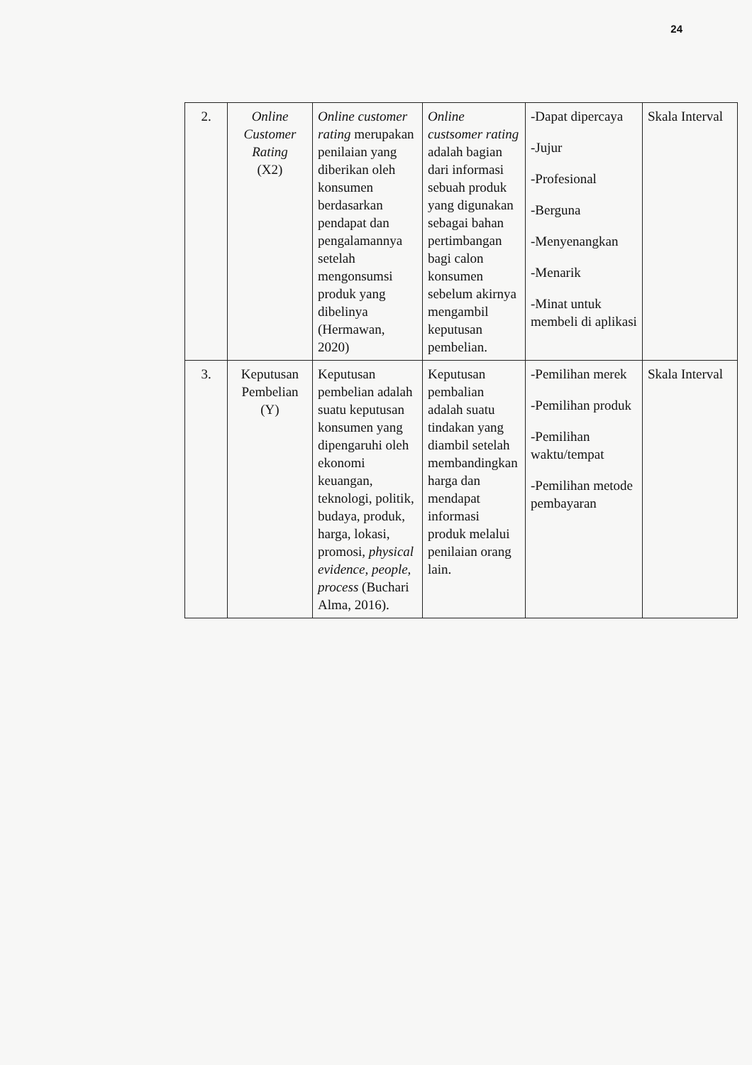24
| 2. | Online Customer Rating (X2) | Online customer rating merupakan penilaian yang diberikan oleh konsumen berdasarkan pendapat dan pengalamannya setelah mengonsumsi produk yang dibelinya (Hermawan, 2020) | Online custsomer rating adalah bagian dari informasi sebuah produk yang digunakan sebagai bahan pertimbangan bagi calon konsumen sebelum akirnya mengambil keputusan pembelian. | -Dapat dipercaya -Jujur -Profesional -Berguna -Menyenangkan -Menarik -Minat untuk membeli di aplikasi | Skala Interval |
| 3. | Keputusan Pembelian (Y) | Keputusan pembelian adalah suatu keputusan konsumen yang dipengaruhi oleh ekonomi keuangan, teknologi, politik, budaya, produk, harga, lokasi, promosi, physical evidence, people, process (Buchari Alma, 2016). | Keputusan pembalian adalah suatu tindakan yang diambil setelah membandingkan harga dan mendapat informasi produk melalui penilaian orang lain. | -Pemilihan merek -Pemilihan produk -Pemilihan waktu/tempat -Pemilihan metode pembayaran | Skala Interval |